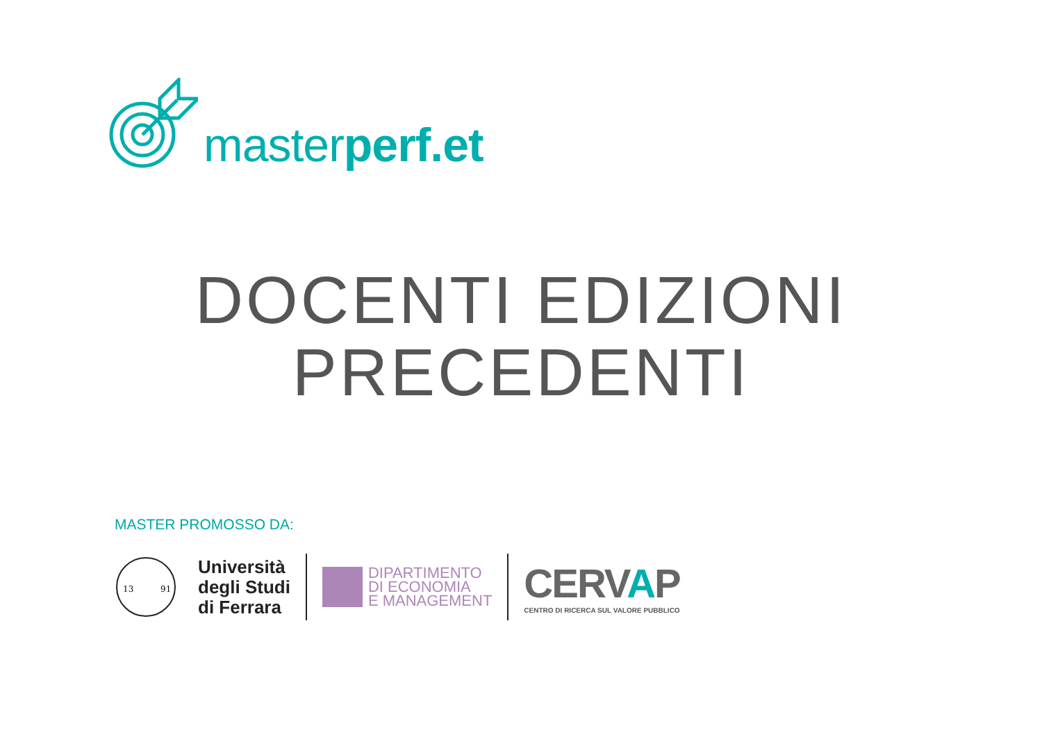masterperf.et
DOCENTI EDIZIONI
PRECEDENTI
MASTER PROMOSSO DA:
13
91
Università
degli Studi
di Ferrara
DIPARTIMENTO
DI ECONOMIA
E MANAGEMENT
CERVAP
CENTRO DI RICERCA SUL VALORE PUBBLICO